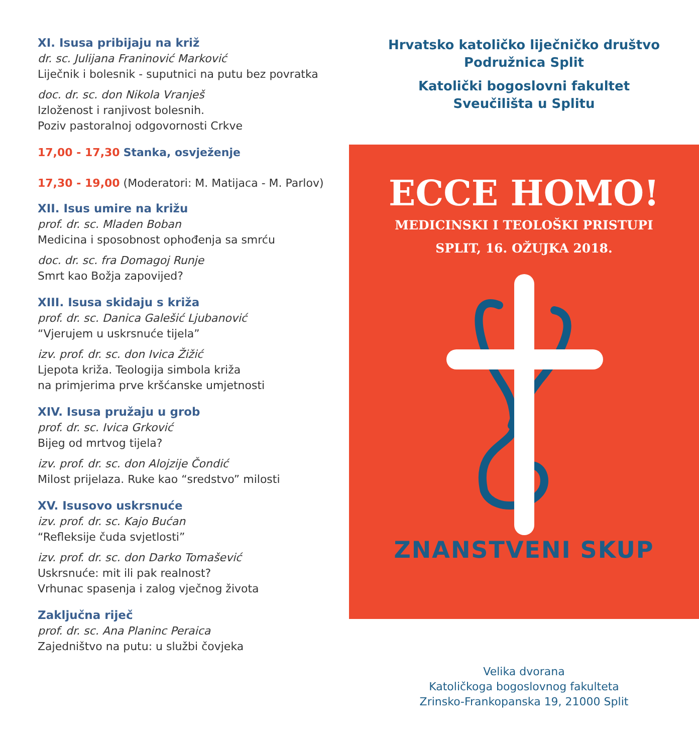XI. Isusa pribijaju na križ
dr. sc. Julijana Franinović Marković
Liječnik i bolesnik - suputnici na putu bez povratka
doc. dr. sc. don Nikola Vranješ
Izloženost i ranjivost bolesnih.
Poziv pastoralnoj odgovornosti Crkve
17,00 - 17,30 Stanka, osvježenje
17,30 - 19,00 (Moderatori: M. Matijaca - M. Parlov)
XII. Isus umire na križu
prof. dr. sc. Mladen Boban
Medicina i sposobnost ophođenja sa smrću
doc. dr. sc. fra Domagoj Runje
Smrt kao Božja zapovijed?
XIII. Isusa skidaju s križa
prof. dr. sc. Danica Galešić Ljubanović
“Vjerujem u uskrsnuće tijela”
izv. prof. dr. sc. don Ivica Žižić
Ljepota križa. Teologija simbola križa
na primjerima prve kršćanske umjetnosti
XIV. Isusa pružaju u grob
prof. dr. sc. Ivica Grković
Bijeg od mrtvog tijela?
izv. prof. dr. sc. don Alojzije Čondić
Milost prijelaza. Ruke kao “sredstvo” milosti
XV. Isusovo uskrsnuće
izv. prof. dr. sc. Kajo Bućan
“Refleksije čuda svjetlosti”
izv. prof. dr. sc. don Darko Tomašević
Uskrsnuće: mit ili pak realnost?
Vrhunac spasenja i zalog vječnog života
Zaključna riječ
prof. dr. sc. Ana Planinc Peraica
Zajedništvo na putu: u službi čovjeka
Hrvatsko katoličko liječničko društvo
Podružnica Split
Katolički bogoslovni fakultet
Sveučilišta u Splitu
ECCE HOMO!
MEDICINSKI I TEOLOŠKI PRISTUPI
SPLIT, 16. OŽUJKA 2018.
ZNANSTVENI SKUP
Velika dvorana
Katoličkoga bogoslovnog fakulteta
Zrinsko-Frankopanska 19, 21000 Split